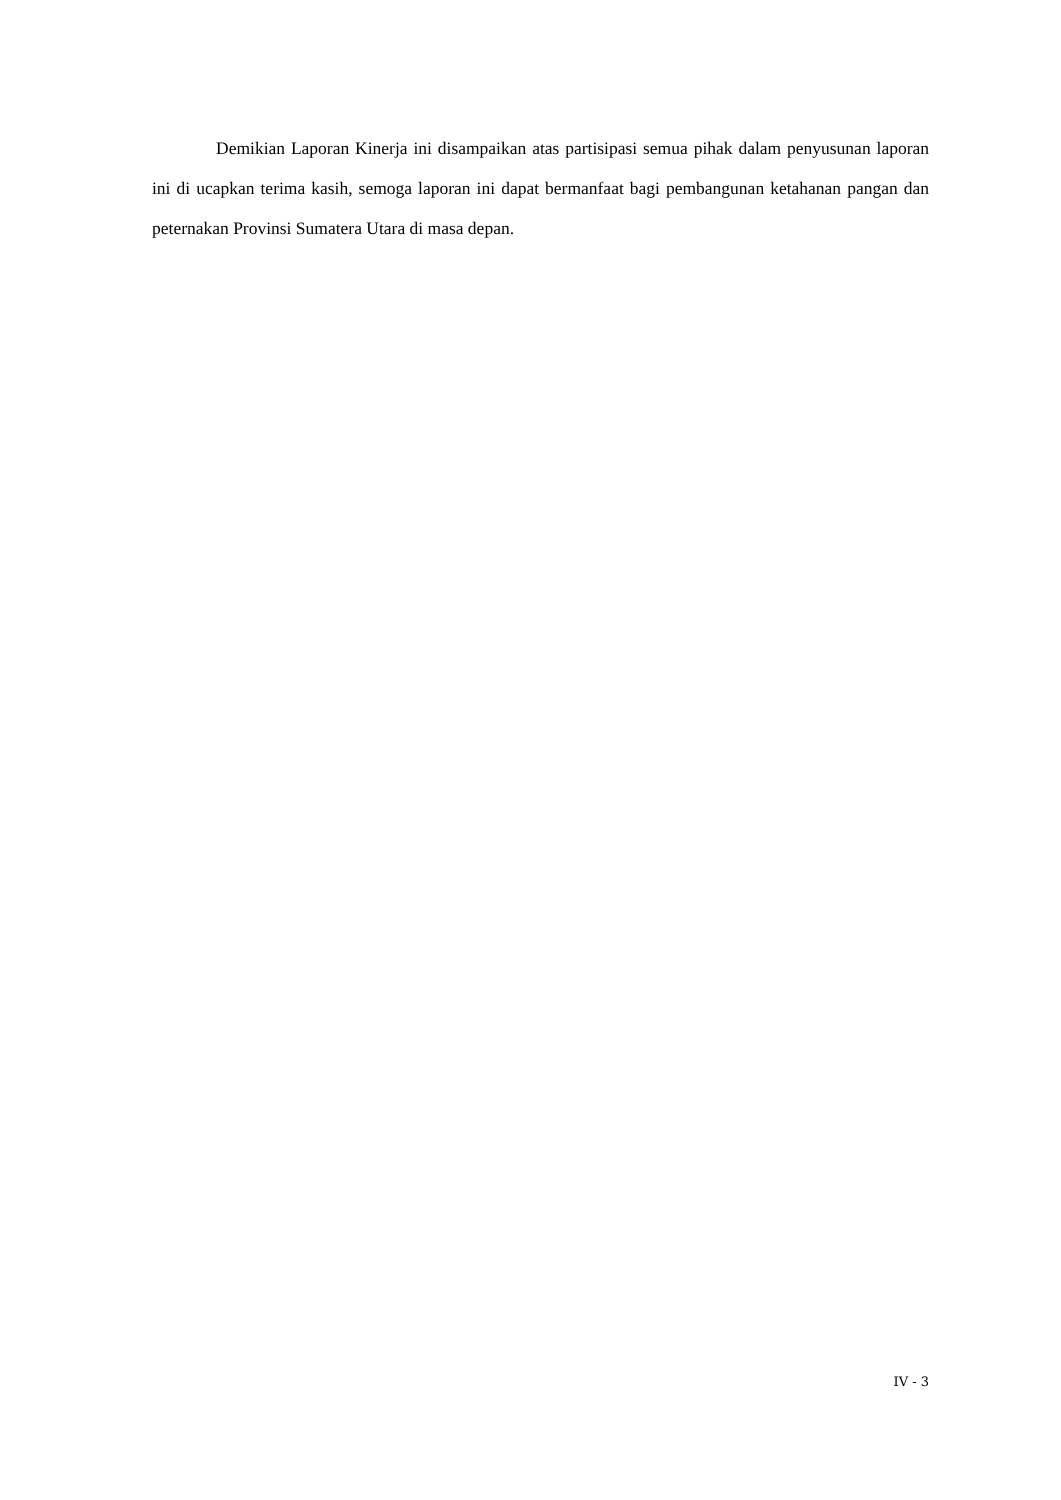Demikian Laporan Kinerja ini disampaikan atas partisipasi semua pihak dalam penyusunan laporan ini di ucapkan terima kasih, semoga laporan ini dapat bermanfaat bagi pembangunan ketahanan pangan dan peternakan Provinsi Sumatera Utara di masa depan.
IV - 3